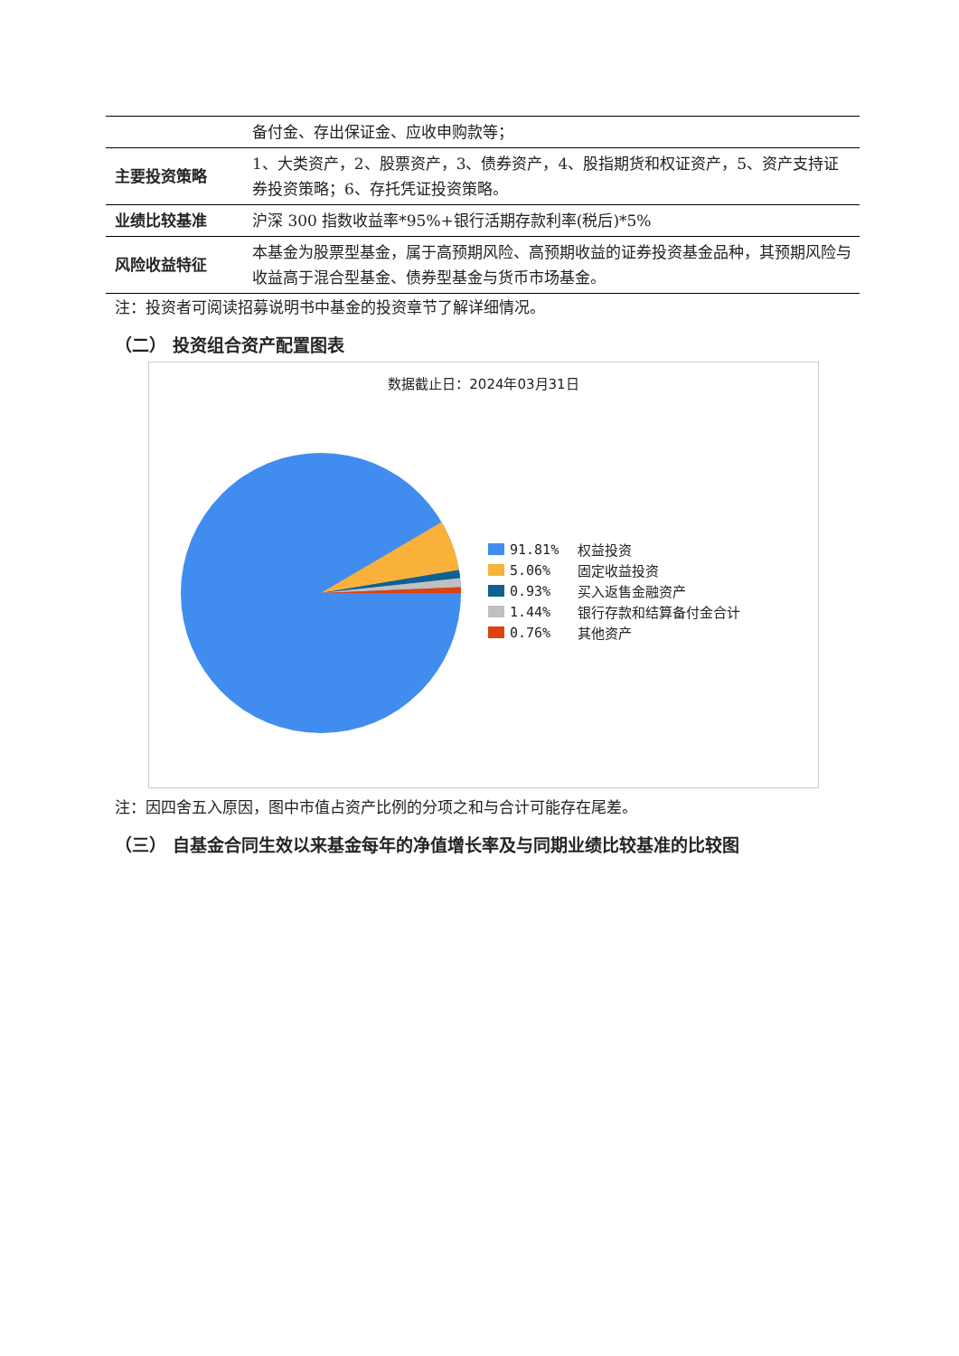| | 备付金、存出保证金、应收申购款等； |
| 主要投资策略 | 1、大类资产，2、股票资产，3、债券资产，4、股指期货和权证资产，5、资产支持证券投资策略；6、存托凭证投资策略。 |
| 业绩比较基准 | 沪深 300 指数收益率*95%+银行活期存款利率(税后)*5% |
| 风险收益特征 | 本基金为股票型基金，属于高预期风险、高预期收益的证券投资基金品种，其预期风险与收益高于混合型基金、债券型基金与货币市场基金。 |
注：投资者可阅读招募说明书中基金的投资章节了解详细情况。
（二） 投资组合资产配置图表
数据截止日：2024年03月31日
91.81% 权益投资
5.06% 固定收益投资
0.93% 买入返售金融资产
1.44% 银行存款和结算备付金合计
0.76% 其他资产
注：因四舍五入原因，图中市值占资产比例的分项之和与合计可能存在尾差。
（三） 自基金合同生效以来基金每年的净值增长率及与同期业绩比较基准的比较图